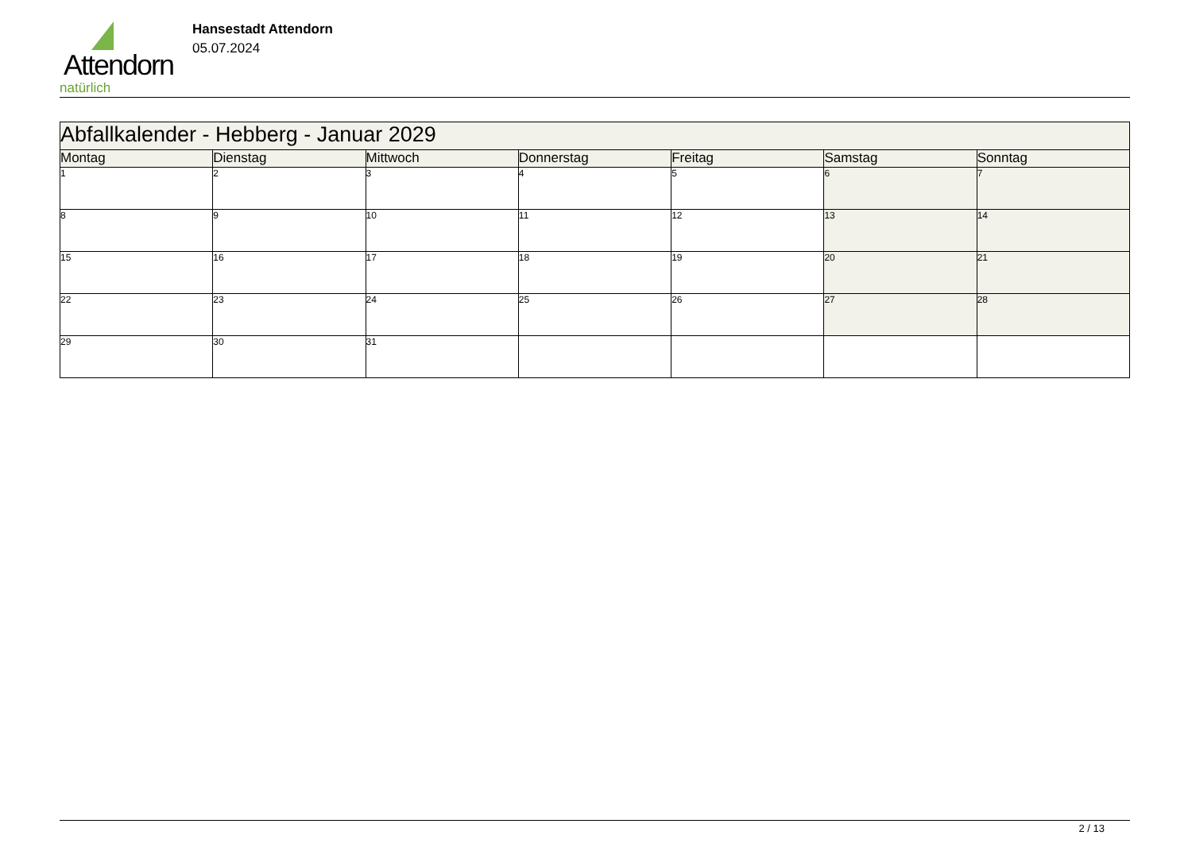Attendorn
natürlich
Hansestadt Attendorn
05.07.2024
| Abfallkalender - Hebberg - Januar 2029 | | | | | | |
| Montag | Dienstag | Mittwoch | Donnerstag | Freitag | Samstag | Sonntag |
| 1 | 2 | 3 | 4 | 5 | 6 | 7 |
| 8 | 9 | 10 | 11 | 12 | 13 | 14 |
| 15 | 16 | 17 | 18 | 19 | 20 | 21 |
| 22 | 23 | 24 | 25 | 26 | 27 | 28 |
| 29 | 30 | 31 | | | | |
2 / 13